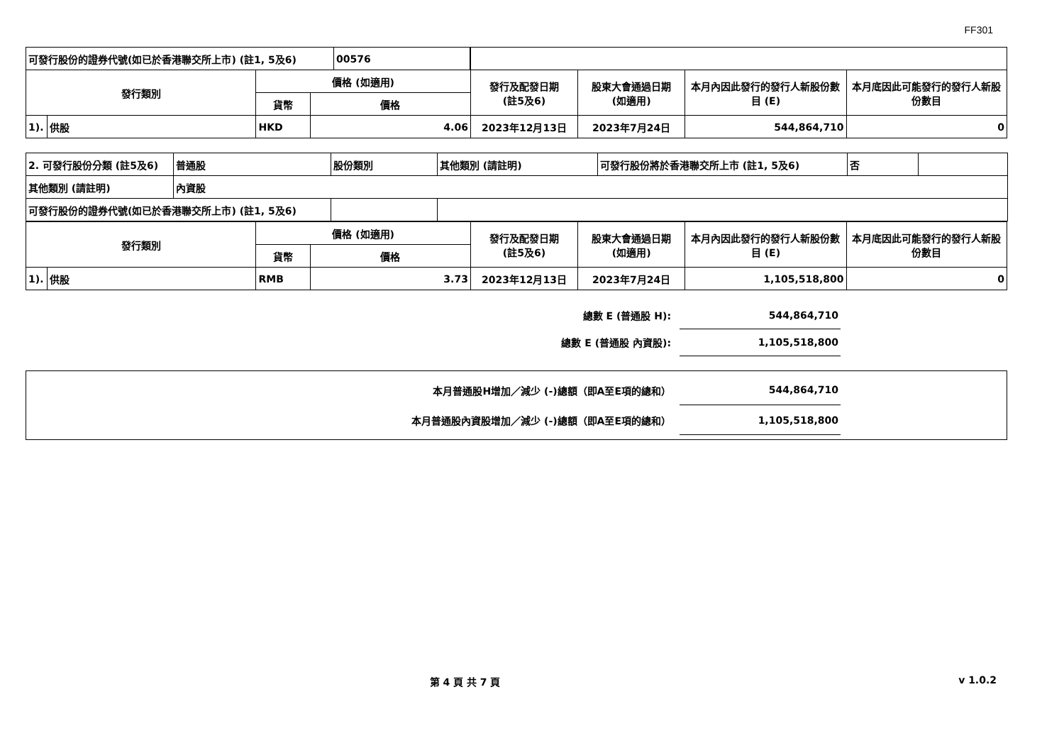FF301
| / 可發行股份的證券代號(如已於香港聯交所上市) (註1, 5及6) / 00576 / | | | | | | | |
| 發行類別 | | 價格 (如適用) | | 發行及配發日期 (註5及6) | 股東大會通過日期 (如適用) | 本月內因此發行的發行人新股份數目 (E) | 本月底因此可能發行的發行人新股份數目 |
| | | 貨幣 | 價格 | | | | |
| 1). | 供股 | HKD | 4.06 | 2023年12月13日 | 2023年7月24日 | 544,864,710 | 0 |
| 2. 可發行股份分類 (註5及6) | 普通股 | 股份類別 | 其他類別 (請註明) | 可發行股份將於香港聯交所上市 (註1, 5及6) | 否 | |
| 其他類別 (請註明) | 內資股 | | | | | |
| 可發行股份的證券代號(如已於香港聯交所上市) (註1, 5及6) | | | | | | |
| 發行類別 | | 價格 (如適用) | | 發行及配發日期 (註5及6) | 股東大會通過日期 (如適用) | 本月內因此發行的發行人新股份數目 (E) | 本月底因此可能發行的發行人新股份數目 |
| --- | --- | --- | --- | --- | --- | --- | --- |
| | | 貨幣 | 價格 | | | | |
| 1). | 供股 | RMB | 3.73 | 2023年12月13日 | 2023年7月24日 | 1,105,518,800 | 0 |
| 總數 E (普通股 H): | 544,864,710 | |
| 總數 E (普通股 內資股): | 1,105,518,800 | |
| 本月普通股H增加／減少 (-)總額（即A至E項的總和） | 544,864,710 | |
| 本月普通股內資股增加／減少 (-)總額（即A至E項的總和） | 1,105,518,800 | |
第 4 頁 共 7 頁 v 1.0.2